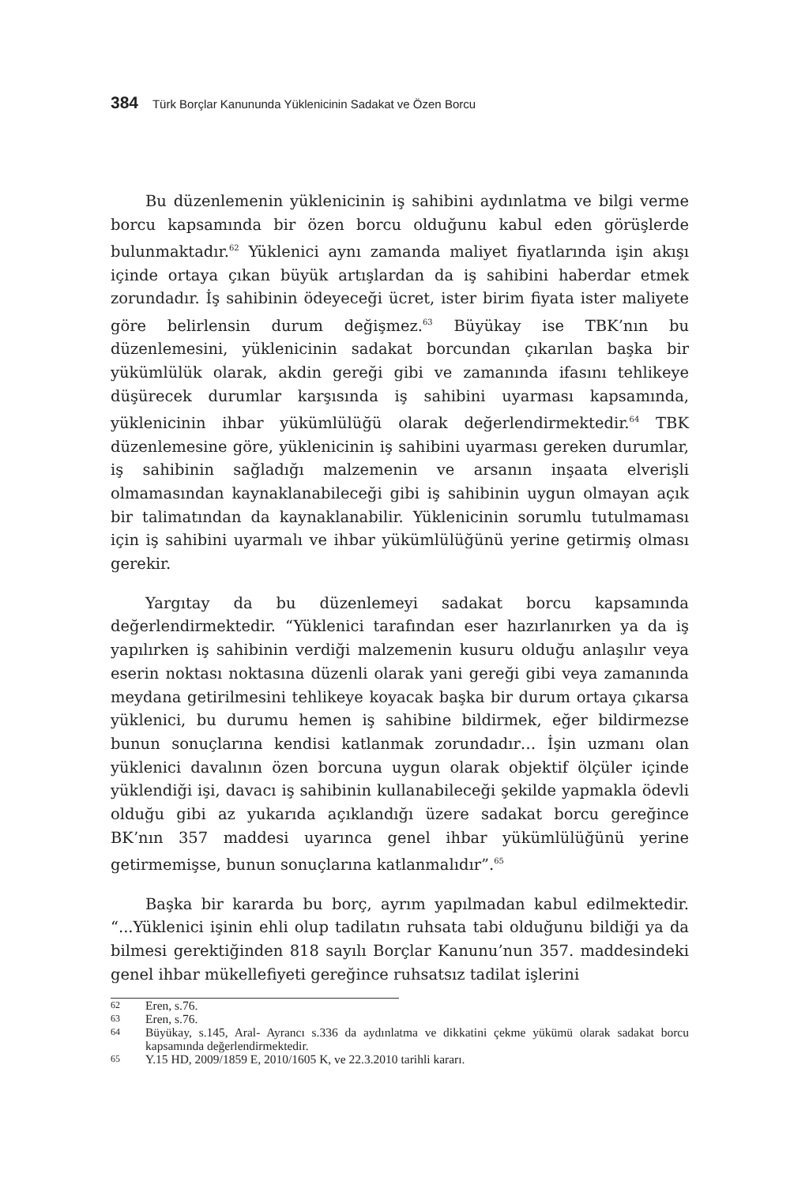384 Türk Borçlar Kanununda Yüklenicinin Sadakat ve Özen Borcu
Bu düzenlemenin yüklenicinin iş sahibini aydınlatma ve bilgi verme borcu kapsamında bir özen borcu olduğunu kabul eden görüşlerde bulunmaktadır.<sup>62</sup> Yüklenici aynı zamanda maliyet fiyatlarında işin akışı içinde ortaya çıkan büyük artışlardan da iş sahibini haberdar etmek zorundadır. İş sahibinin ödeyeceği ücret, ister birim fiyata ister maliyete göre belirlensin durum değişmez.<sup>63</sup> Büyükay ise TBK’nın bu düzenlemesini, yüklenicinin sadakat borcundan çıkarılan başka bir yükümlülük olarak, akdin gereği gibi ve zamanında ifasını tehlikeye düşürecek durumlar karşısında iş sahibini uyarması kapsamında, yüklenicinin ihbar yükümlülüğü olarak değerlendirmektedir.<sup>64</sup> TBK düzenlemesine göre, yüklenicinin iş sahibini uyarması gereken durumlar, iş sahibinin sağladığı malzemenin ve arsanın inşaata elverişli olmamasından kaynaklanabileceği gibi iş sahibinin uygun olmayan açık bir talimatından da kaynaklanabilir. Yüklenicinin sorumlu tutulmaması için iş sahibini uyarmalı ve ihbar yükümlülüğünü yerine getirmiş olması gerekir.
Yargıtay da bu düzenlemeyi sadakat borcu kapsamında değerlendirmektedir. “Yüklenici tarafından eser hazırlanırken ya da iş yapılırken iş sahibinin verdiği malzemenin kusuru olduğu anlaşılır veya eserin noktası noktasına düzenli olarak yani gereği gibi veya zamanında meydana getirilmesini tehlikeye koyacak başka bir durum ortaya çıkarsa yüklenici, bu durumu hemen iş sahibine bildirmek, eğer bildirmezse bunun sonuçlarına kendisi katlanmak zorundadır… İşin uzmanı olan yüklenici davalının özen borcuna uygun olarak objektif ölçüler içinde yüklendiği işi, davacı iş sahibinin kullanabileceği şekilde yapmakla ödevli olduğu gibi az yukarıda açıklandığı üzere sadakat borcu gereğince BK’nın 357 maddesi uyarınca genel ihbar yükümlülüğünü yerine getirmemişse, bunun sonuçlarına katlanmalıdır”.<sup>65</sup>
Başka bir kararda bu borç, ayrım yapılmadan kabul edilmektedir. “...Yüklenici işinin ehli olup tadilatın ruhsata tabi olduğunu bildiği ya da bilmesi gerektiğinden 818 sayılı Borçlar Kanunu’nun 357. maddesindeki genel ihbar mükellefiyeti gereğince ruhsatsız tadilat işlerini
62 Eren, s.76.
63 Eren, s.76.
64 Büyükay, s.145, Aral- Ayrancı s.336 da aydınlatma ve dikkatini çekme yükümü olarak sadakat borcu kapsamında değerlendirmektedir.
65 Y.15 HD, 2009/1859 E, 2010/1605 K, ve 22.3.2010 tarihli kararı.